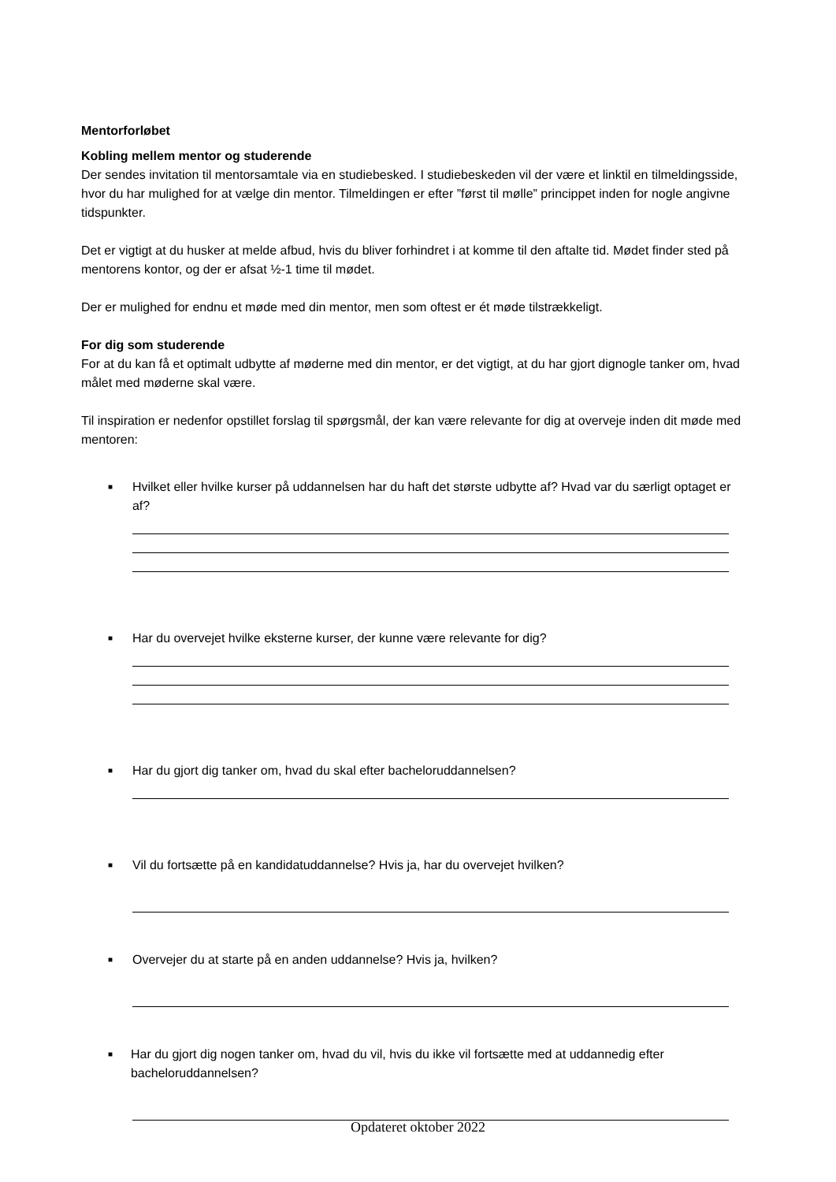Mentorforløbet
Kobling mellem mentor og studerende
Der sendes invitation til mentorsamtale via en studiebesked. I studiebeskeden vil der være et linktil en tilmeldingsside, hvor du har mulighed for at vælge din mentor. Tilmeldingen er efter ”først til mølle” princippet inden for nogle angivne tidspunkter.
Det er vigtigt at du husker at melde afbud, hvis du bliver forhindret i at komme til den aftalte tid. Mødet finder sted på mentorens kontor, og der er afsat ½-1 time til mødet.
Der er mulighed for endnu et møde med din mentor, men som oftest er ét møde tilstrækkeligt.
For dig som studerende
For at du kan få et optimalt udbytte af møderne med din mentor, er det vigtigt, at du har gjort dignogle tanker om, hvad målet med møderne skal være.
Til inspiration er nedenfor opstillet forslag til spørgsmål, der kan være relevante for dig at overveje inden dit møde med mentoren:
■ Hvilket eller hvilke kurser på uddannelsen har du haft det største udbytte af? Hvad var du særligt optaget er af?
■ Har du overvejet hvilke eksterne kurser, der kunne være relevante for dig?
■ Har du gjort dig tanker om, hvad du skal efter bacheloruddannelsen?
■ Vil du fortsætte på en kandidatuddannelse? Hvis ja, har du overvejet hvilken?
■ Overvejer du at starte på en anden uddannelse? Hvis ja, hvilken?
■ Har du gjort dig nogen tanker om, hvad du vil, hvis du ikke vil fortsætte med at uddannedig efter bacheloruddannelsen?
Opdateret oktober 2022